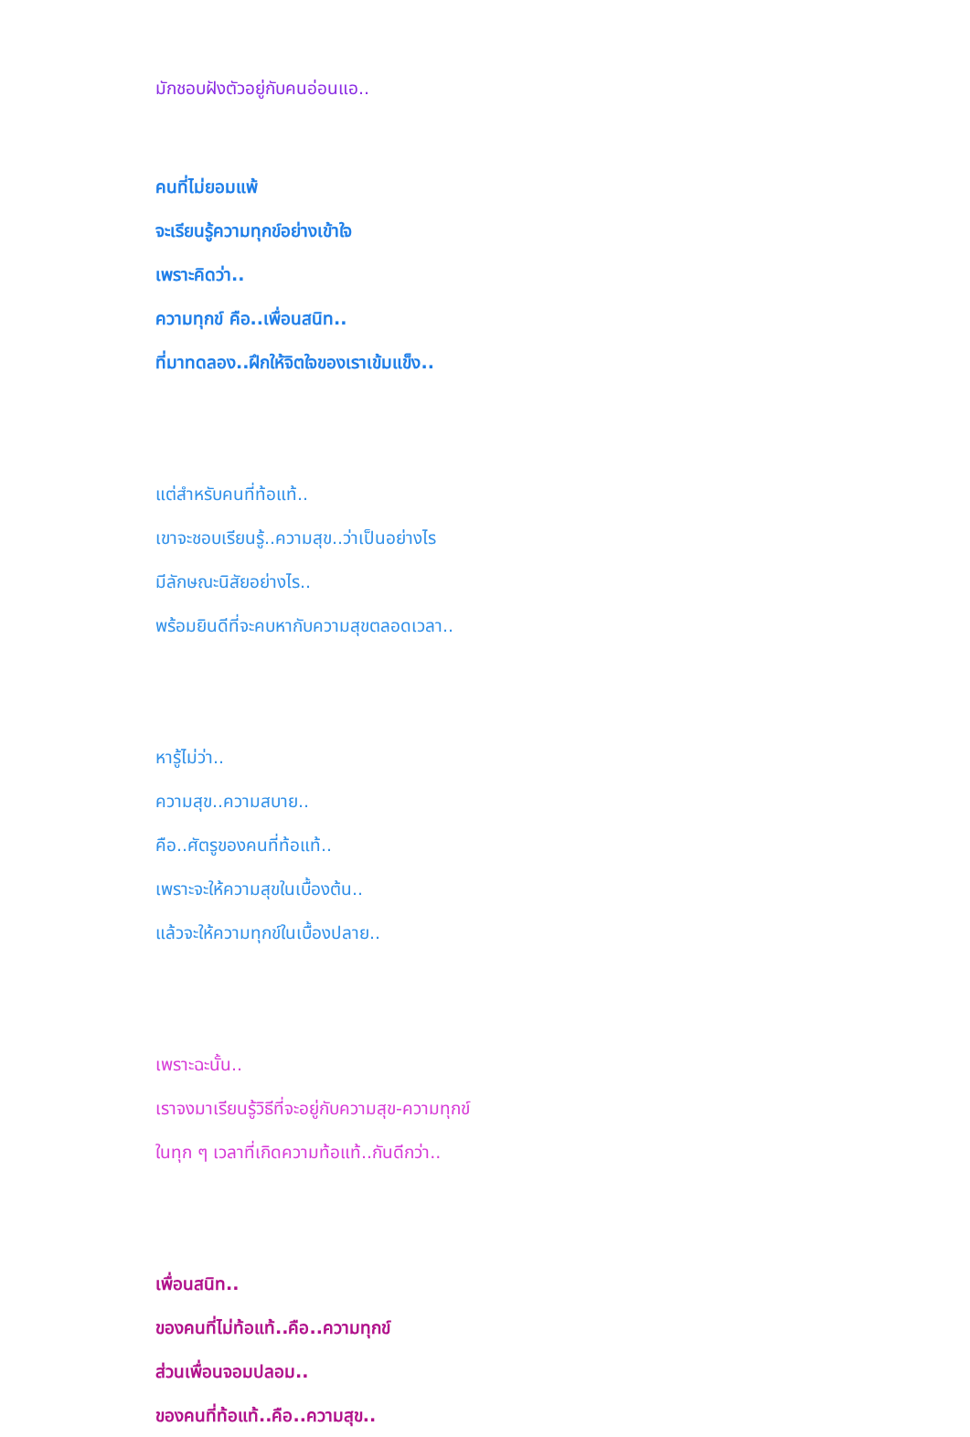มักชอบฝังตัวอยู่กับคนอ่อนแอ..
คนที่ไม่ยอมแพ้
จะเรียนรู้ความทุกข์อย่างเข้าใจ
เพราะคิดว่า..
ความทุกข์ คือ..เพื่อนสนิท..
ที่มาทดลอง..ฝึกให้จิตใจของเราเข้มแข็ง..
แต่สำหรับคนที่ท้อแท้..
เขาจะชอบเรียนรู้..ความสุข..ว่าเป็นอย่างไร
มีลักษณะนิสัยอย่างไร..
พร้อมยินดีที่จะคบหากับความสุขตลอดเวลา..
หารู้ไม่ว่า..
ความสุข..ความสบาย..
คือ..ศัตรูของคนที่ท้อแท้..
เพราะจะให้ความสุขในเบื้องต้น..
แล้วจะให้ความทุกข์ในเบื้องปลาย..
เพราะฉะนั้น..
เราจงมาเรียนรู้วิธีที่จะอยู่กับความสุข-ความทุกข์
ในทุก ๆ เวลาที่เกิดความท้อแท้..กันดีกว่า..
เพื่อนสนิท..
ของคนที่ไม่ท้อแท้..คือ..ความทุกข์
ส่วนเพื่อนจอมปลอม..
ของคนที่ท้อแท้..คือ..ความสุข..